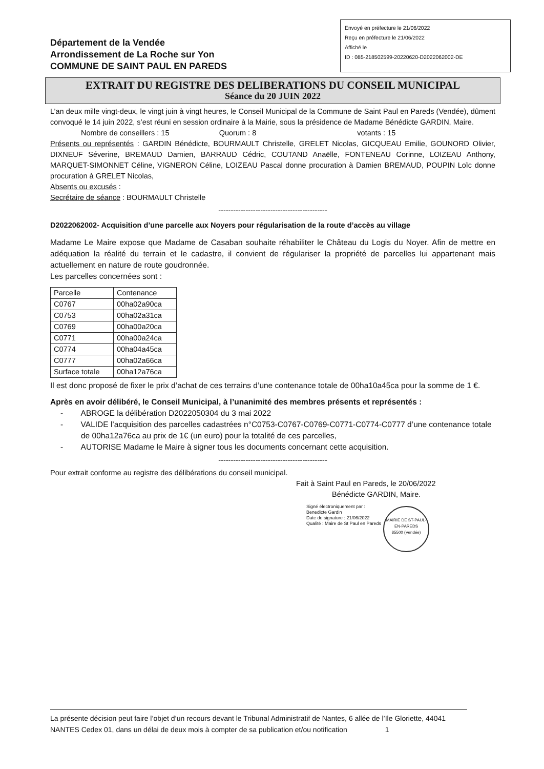Département de la Vendée
Arrondissement de La Roche sur Yon
COMMUNE DE SAINT PAUL EN PAREDS
Envoyé en préfecture le 21/06/2022
Reçu en préfecture le 21/06/2022
Affiché le
ID : 085-218502599-20220620-D2022062002-DE
EXTRAIT DU REGISTRE DES DELIBERATIONS DU CONSEIL MUNICIPAL
Séance du 20 JUIN 2022
L’an deux mille vingt-deux, le vingt juin à vingt heures, le Conseil Municipal de la Commune de Saint Paul en Pareds (Vendée), dûment convoqué le 14 juin 2022, s’est réuni en session ordinaire à la Mairie, sous la présidence de Madame Bénédicte GARDIN, Maire.
Nombre de conseillers : 15 Quorum : 8 votants : 15
Présents ou représentés : GARDIN Bénédicte, BOURMAULT Christelle, GRELET Nicolas, GICQUEAU Emilie, GOUNORD Olivier, DIXNEUF Séverine, BREMAUD Damien, BARRAUD Cédric, COUTAND Anaëlle, FONTENEAU Corinne, LOIZEAU Anthony, MARQUET-SIMONNET Céline, VIGNERON Céline, LOIZEAU Pascal donne procuration à Damien BREMAUD, POUPIN Loïc donne procuration à GRELET Nicolas,
Absents ou excusés :
Secrétaire de séance : BOURMAULT Christelle
--------------------------------------------
D2022062002- Acquisition d’une parcelle aux Noyers pour régularisation de la route d’accès au village
Madame Le Maire expose que Madame de Casaban souhaite réhabiliter le Château du Logis du Noyer. Afin de mettre en adéquation la réalité du terrain et le cadastre, il convient de régulariser la propriété de parcelles lui appartenant mais actuellement en nature de route goudronnée.
Les parcelles concernées sont :
| Parcelle | Contenance |
| C0767 | 00ha02a90ca |
| C0753 | 00ha02a31ca |
| C0769 | 00ha00a20ca |
| C0771 | 00ha00a24ca |
| C0774 | 00ha04a45ca |
| C0777 | 00ha02a66ca |
| Surface totale | 00ha12a76ca |
Il est donc proposé de fixer le prix d’achat de ces terrains d’une contenance totale de 00ha10a45ca pour la somme de 1 €.
Après en avoir délibéré, le Conseil Municipal, à l’unanimité des membres présents et représentés :
- ABROGE la délibération D2022050304 du 3 mai 2022
- VALIDE l’acquisition des parcelles cadastrées n°C0753-C0767-C0769-C0771-C0774-C0777 d’une contenance totale de 00ha12a76ca au prix de 1€ (un euro) pour la totalité de ces parcelles,
- AUTORISE Madame le Maire à signer tous les documents concernant cette acquisition.
--------------------------------------------
Pour extrait conforme au registre des délibérations du conseil municipal.
Fait à Saint Paul en Pareds, le 20/06/2022
Bénédicte GARDIN, Maire.
Signé électroniquement par :
Benedicte Gardin
Date de signature : 21/06/2022
Qualité : Maire de St Paul en Pareds
MAIRIE DE ST-PAUL-EN-PAREDS
85500 (Vendée)
La présente décision peut faire l’objet d’un recours devant le Tribunal Administratif de Nantes, 6 allée de l’Ile Gloriette, 44041 NANTES Cedex 01, dans un délai de deux mois à compter de sa publication et/ou notification 1